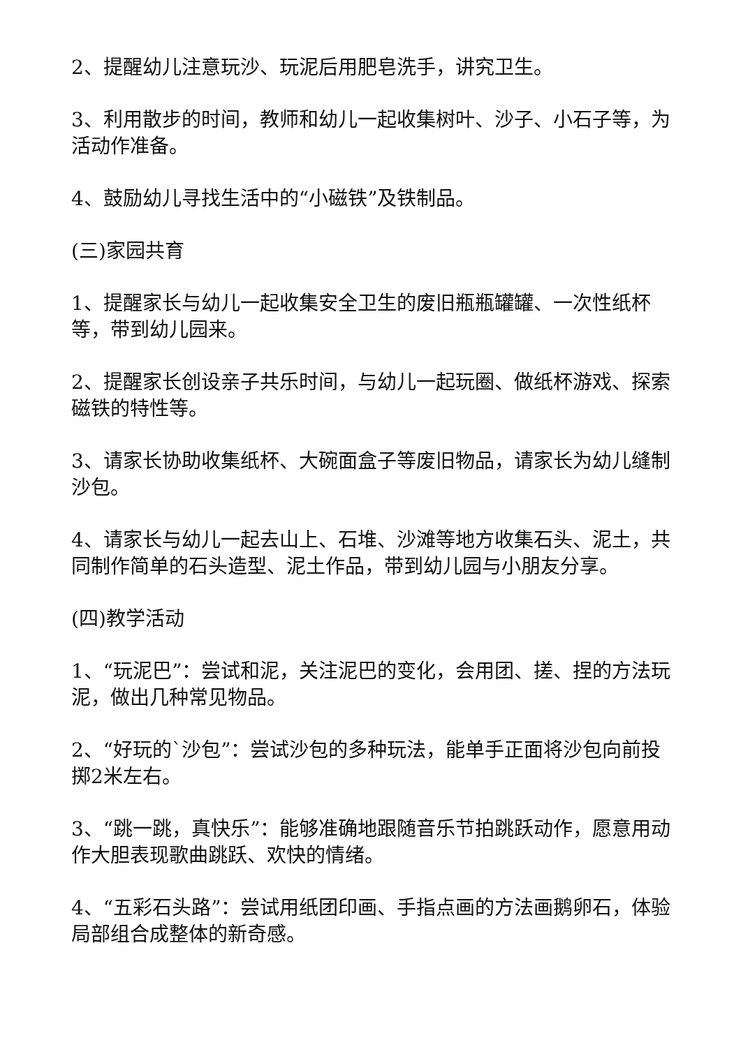2、提醒幼儿注意玩沙、玩泥后用肥皂洗手，讲究卫生。
3、利用散步的时间，教师和幼儿一起收集树叶、沙子、小石子等，为活动作准备。
4、鼓励幼儿寻找生活中的“小磁铁”及铁制品。
(三)家园共育
1、提醒家长与幼儿一起收集安全卫生的废旧瓶瓶罐罐、一次性纸杯等，带到幼儿园来。
2、提醒家长创设亲子共乐时间，与幼儿一起玩圈、做纸杯游戏、探索磁铁的特性等。
3、请家长协助收集纸杯、大碗面盒子等废旧物品，请家长为幼儿缝制沙包。
4、请家长与幼儿一起去山上、石堆、沙滩等地方收集石头、泥土，共同制作简单的石头造型、泥土作品，带到幼儿园与小朋友分享。
(四)教学活动
1、“玩泥巴”：尝试和泥，关注泥巴的变化，会用团、搓、捏的方法玩泥，做出几种常见物品。
2、“好玩的`沙包”：尝试沙包的多种玩法，能单手正面将沙包向前投掷2米左右。
3、“跳一跳，真快乐”：能够准确地跟随音乐节拍跳跃动作，愿意用动作大胆表现歌曲跳跃、欢快的情绪。
4、“五彩石头路”：尝试用纸团印画、手指点画的方法画鹅卵石，体验局部组合成整体的新奇感。